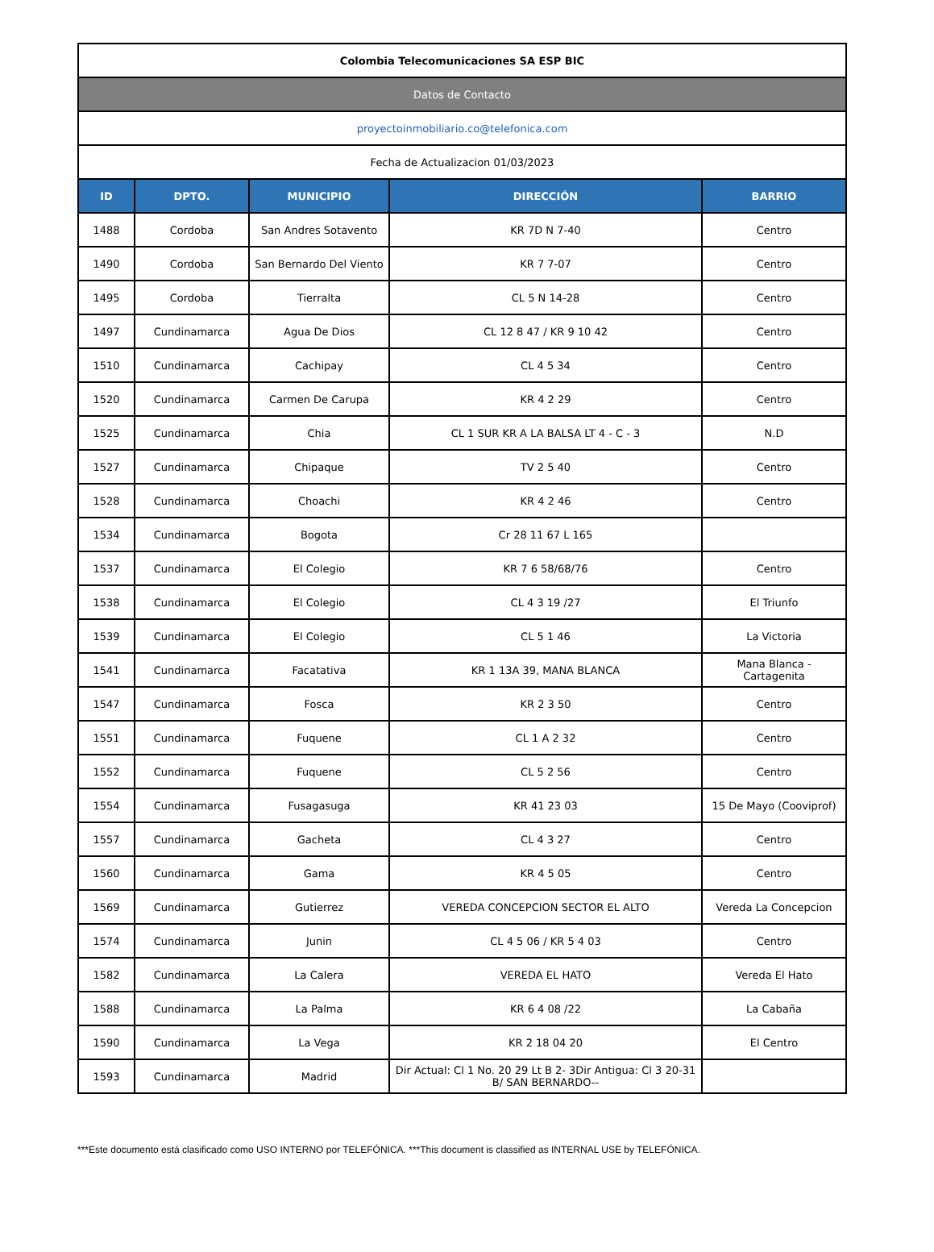| Colombia Telecomunicaciones SA ESP BIC | | | | |
| Datos de Contacto | | | | |
| proyectoinmobiliario.co@telefonica.com | | | | |
| Fecha de Actualizacion 01/03/2023 | | | | |
| ID | DPTO. | MUNICIPIO | DIRECCIÓN | BARRIO |
| 1488 | Cordoba | San Andres Sotavento | KR 7D N 7-40 | Centro |
| 1490 | Cordoba | San Bernardo Del Viento | KR 7 7-07 | Centro |
| 1495 | Cordoba | Tierralta | CL 5 N 14-28 | Centro |
| 1497 | Cundinamarca | Agua De Dios | CL 12 8 47 / KR 9 10 42 | Centro |
| 1510 | Cundinamarca | Cachipay | CL 4 5 34 | Centro |
| 1520 | Cundinamarca | Carmen De Carupa | KR 4 2 29 | Centro |
| 1525 | Cundinamarca | Chia | CL 1 SUR KR A LA BALSA LT 4 - C - 3 | N.D |
| 1527 | Cundinamarca | Chipaque | TV 2 5 40 | Centro |
| 1528 | Cundinamarca | Choachi | KR 4 2 46 | Centro |
| 1534 | Cundinamarca | Bogota | Cr 28 11 67 L 165 | |
| 1537 | Cundinamarca | El Colegio | KR 7 6 58/68/76 | Centro |
| 1538 | Cundinamarca | El Colegio | CL 4 3 19 /27 | El Triunfo |
| 1539 | Cundinamarca | El Colegio | CL 5 1 46 | La Victoria |
| 1541 | Cundinamarca | Facatativa | KR 1 13A 39, MANA BLANCA | Mana Blanca - Cartagenita |
| 1547 | Cundinamarca | Fosca | KR 2 3 50 | Centro |
| 1551 | Cundinamarca | Fuquene | CL 1 A 2 32 | Centro |
| 1552 | Cundinamarca | Fuquene | CL 5 2 56 | Centro |
| 1554 | Cundinamarca | Fusagasuga | KR 41 23 03 | 15 De Mayo (Cooviprof) |
| 1557 | Cundinamarca | Gacheta | CL 4 3 27 | Centro |
| 1560 | Cundinamarca | Gama | KR 4 5 05 | Centro |
| 1569 | Cundinamarca | Gutierrez | VEREDA CONCEPCION SECTOR EL ALTO | Vereda La Concepcion |
| 1574 | Cundinamarca | Junin | CL 4 5 06 / KR 5 4 03 | Centro |
| 1582 | Cundinamarca | La Calera | VEREDA EL HATO | Vereda El Hato |
| 1588 | Cundinamarca | La Palma | KR 6 4 08 /22 | La Cabaña |
| 1590 | Cundinamarca | La Vega | KR 2 18 04 20 | El Centro |
| 1593 | Cundinamarca | Madrid | Dir Actual: Cl 1 No. 20 29 Lt B 2- 3Dir Antigua: Cl 3 20-31 B/ SAN BERNARDO-- | |
***Este documento está clasificado como USO INTERNO por TELEFÓNICA. ***This document is classified as INTERNAL USE by TELEFÓNICA.